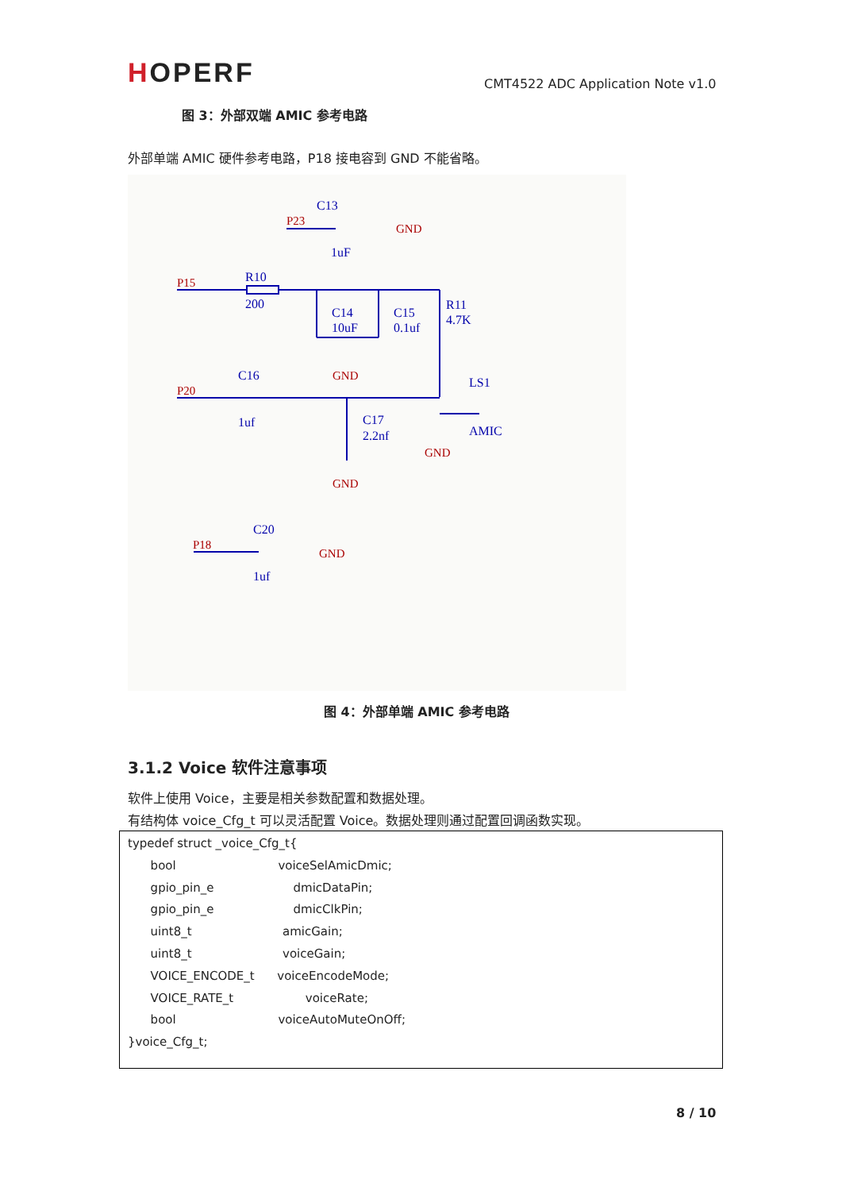HOPERF
CMT4522 ADC Application Note v1.0
图 3：外部双端 AMIC 参考电路
外部单端 AMIC 硬件参考电路，P18 接电容到 GND 不能省略。
P23
P15
P20
P18
GND
GND
GND
GND
GND
C13
1uF
R10
200
C14
10uF
C15
0.1uf
R11
4.7K
C16
1uf
C17
2.2nf
LS1
AMIC
C20
1uf
图 4：外部单端 AMIC 参考电路
3.1.2 Voice 软件注意事项
软件上使用 Voice，主要是相关参数配置和数据处理。
有结构体 voice_Cfg_t 可以灵活配置 Voice。数据处理则通过配置回调函数实现。
typedef struct _voice_Cfg_t{
      bool                           voiceSelAmicDmic;
      gpio_pin_e                     dmicDataPin;
      gpio_pin_e                     dmicClkPin;
      uint8_t                        amicGain;
      uint8_t                        voiceGain;
      VOICE_ENCODE_t      voiceEncodeMode;
      VOICE_RATE_t                   voiceRate;
      bool                           voiceAutoMuteOnOff;
}voice_Cfg_t;
8 / 10